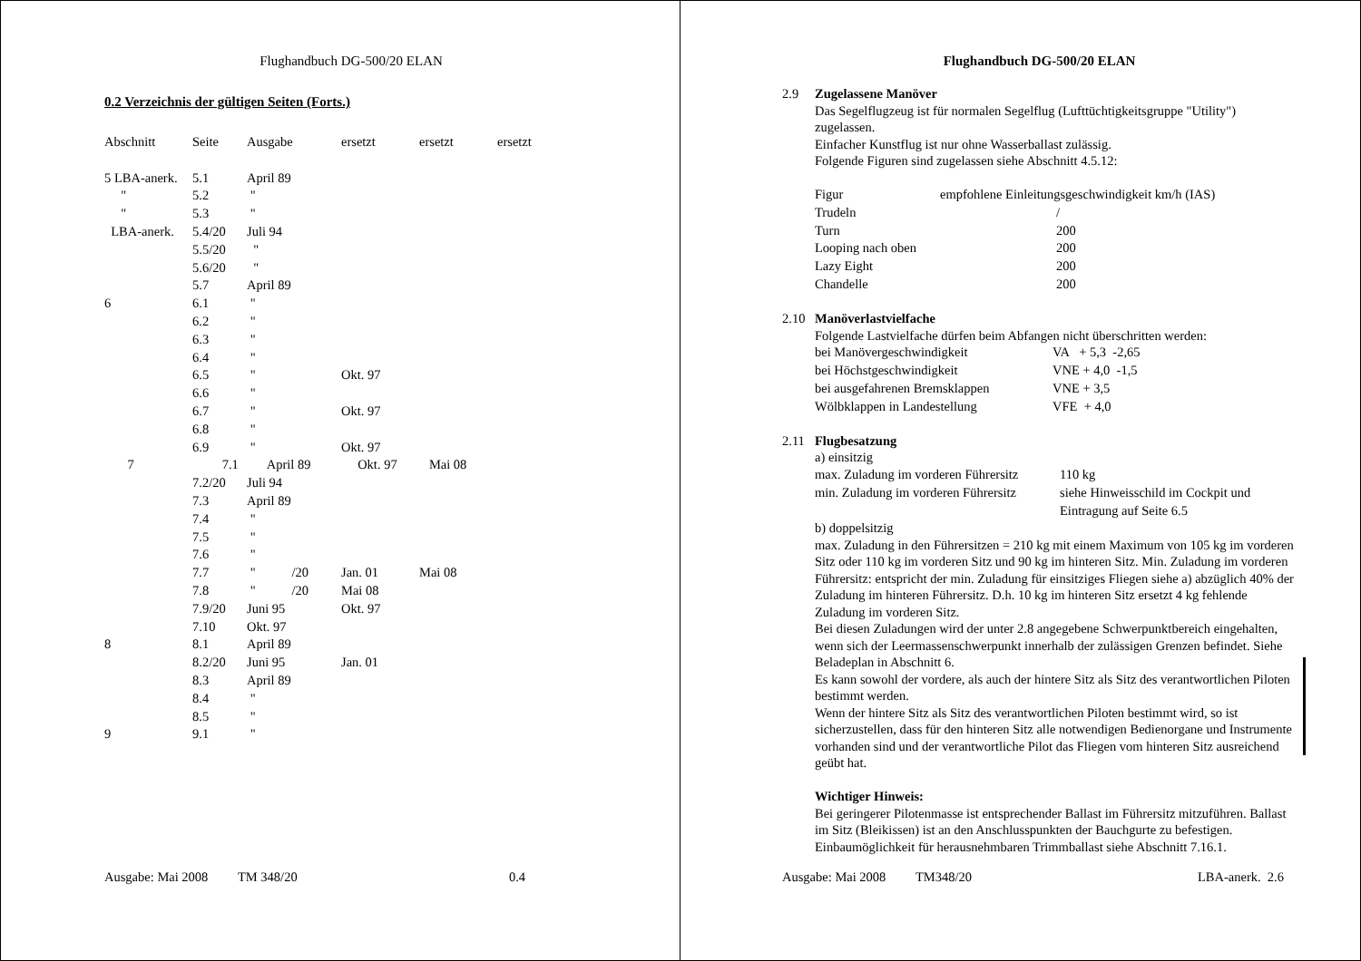Flughandbuch DG-500/20 ELAN
0.2 Verzeichnis der gültigen Seiten (Forts.)
| Abschnitt | Seite | Ausgabe | ersetzt | ersetzt | ersetzt |
| --- | --- | --- | --- | --- | --- |
| 5 LBA-anerk. | 5.1 | April 89 | | | |
| " | 5.2 | " | | | |
| " | 5.3 | " | | | |
| LBA-anerk. | 5.4/20 | Juli 94 | | | |
| | 5.5/20 | " | | | |
| | 5.6/20 | " | | | |
| | 5.7 | April 89 | | | |
| 6 | 6.1 | " | | | |
| | 6.2 | " | | | |
| | 6.3 | " | | | |
| | 6.4 | " | | | |
| | 6.5 | " | Okt. 97 | | |
| | 6.6 | " | | | |
| | 6.7 | " | Okt. 97 | | |
| | 6.8 | " | | | |
| | 6.9 | " | Okt. 97 | | |
| 7 | 7.1 | April 89 | Okt. 97 | Mai 08 | |
| | 7.2/20 | Juli 94 | | | |
| | 7.3 | April 89 | | | |
| | 7.4 | " | | | |
| | 7.5 | " | | | |
| | 7.6 | " | | | |
| | 7.7 | " /20 | Jan. 01 | Mai 08 | |
| | 7.8 | " /20 | Mai 08 | | |
| | 7.9/20 | Juni 95 | Okt. 97 | | |
| | 7.10 | Okt. 97 | | | |
| 8 | 8.1 | April 89 | | | |
| | 8.2/20 | Juni 95 | Jan. 01 | | |
| | 8.3 | April 89 | | | |
| | 8.4 | " | | | |
| | 8.5 | " | | | |
| 9 | 9.1 | " | | | |
Ausgabe: Mai 2008 TM 348/20 0.4
Flughandbuch DG-500/20 ELAN
2.9 Zugelassene Manöver
Das Segelflugzeug ist für normalen Segelflug (Lufttüchtigkeitsgruppe "Utility") zugelassen.
Einfacher Kunstflug ist nur ohne Wasserballast zulässig.
Folgende Figuren sind zugelassen siehe Abschnitt 4.5.12:
| Figur | empfohlene Einleitungsgeschwindigkeit km/h (IAS) |
| Trudeln | / |
| Turn | 200 |
| Looping nach oben | 200 |
| Lazy Eight | 200 |
| Chandelle | 200 |
2.10 Manöverlastvielfache
Folgende Lastvielfache dürfen beim Abfangen nicht überschritten werden:
| bei Manövergeschwindigkeit | VA + 5,3 -2,65 |
| bei Höchstgeschwindigkeit | VNE + 4,0 -1,5 |
| bei ausgefahrenen Bremsklappen | VNE + 3,5 |
| Wölbklappen in Landestellung | VFE + 4,0 |
2.11 Flugbesatzung
a) einsitzig
| max. Zuladung im vorderen Führersitz | 110 kg |
| min. Zuladung im vorderen Führersitz | siehe Hinweisschild im Cockpit und Eintragung auf Seite 6.5 |
b) doppelsitzig
max. Zuladung in den Führersitzen = 210 kg mit einem Maximum von 105 kg im vorderen Sitz oder 110 kg im vorderen Sitz und 90 kg im hinteren Sitz. Min. Zuladung im vorderen Führersitz: entspricht der min. Zuladung für einsitziges Fliegen siehe a) abzüglich 40% der Zuladung im hinteren Führersitz. D.h. 10 kg im hinteren Sitz ersetzt 4 kg fehlende Zuladung im vorderen Sitz.
Bei diesen Zuladungen wird der unter 2.8 angegebene Schwerpunktbereich eingehalten, wenn sich der Leermassenschwerpunkt innerhalb der zulässigen Grenzen befindet. Siehe Beladeplan in Abschnitt 6.
Es kann sowohl der vordere, als auch der hintere Sitz als Sitz des verantwortlichen Piloten bestimmt werden.
Wenn der hintere Sitz als Sitz des verantwortlichen Piloten bestimmt wird, so ist sicherzustellen, dass für den hinteren Sitz alle notwendigen Bedienorgane und Instrumente vorhanden sind und der verantwortliche Pilot das Fliegen vom hinteren Sitz ausreichend geübt hat.
Wichtiger Hinweis:
Bei geringerer Pilotenmasse ist entsprechender Ballast im Führersitz mitzuführen. Ballast im Sitz (Bleikissen) ist an den Anschlusspunkten der Bauchgurte zu befestigen. Einbaumöglichkeit für herausnehmbaren Trimmballast siehe Abschnitt 7.16.1.
Ausgabe: Mai 2008 TM348/20 LBA-anerk. 2.6